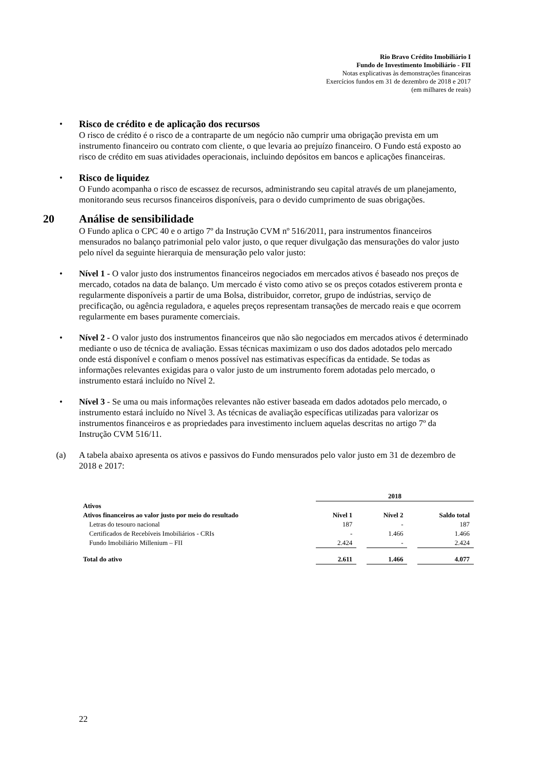Rio Bravo Crédito Imobiliário I
Fundo de Investimento Imobiliário - FII
Notas explicativas às demonstrações financeiras
Exercícios fundos em 31 de dezembro de 2018 e 2017
(em milhares de reais)
• Risco de crédito e de aplicação dos recursos
O risco de crédito é o risco de a contraparte de um negócio não cumprir uma obrigação prevista em um instrumento financeiro ou contrato com cliente, o que levaria ao prejuízo financeiro. O Fundo está exposto ao risco de crédito em suas atividades operacionais, incluindo depósitos em bancos e aplicações financeiras.
• Risco de liquidez
O Fundo acompanha o risco de escassez de recursos, administrando seu capital através de um planejamento, monitorando seus recursos financeiros disponíveis, para o devido cumprimento de suas obrigações.
20 Análise de sensibilidade
O Fundo aplica o CPC 40 e o artigo 7º da Instrução CVM nº 516/2011, para instrumentos financeiros mensurados no balanço patrimonial pelo valor justo, o que requer divulgação das mensurações do valor justo pelo nível da seguinte hierarquia de mensuração pelo valor justo:
• Nível 1 - O valor justo dos instrumentos financeiros negociados em mercados ativos é baseado nos preços de mercado, cotados na data de balanço. Um mercado é visto como ativo se os preços cotados estiverem pronta e regularmente disponíveis a partir de uma Bolsa, distribuidor, corretor, grupo de indústrias, serviço de precificação, ou agência reguladora, e aqueles preços representam transações de mercado reais e que ocorrem regularmente em bases puramente comerciais.
• Nível 2 - O valor justo dos instrumentos financeiros que não são negociados em mercados ativos é determinado mediante o uso de técnica de avaliação. Essas técnicas maximizam o uso dos dados adotados pelo mercado onde está disponível e confiam o menos possível nas estimativas específicas da entidade. Se todas as informações relevantes exigidas para o valor justo de um instrumento forem adotadas pelo mercado, o instrumento estará incluído no Nível 2.
• Nível 3 - Se uma ou mais informações relevantes não estiver baseada em dados adotados pelo mercado, o instrumento estará incluído no Nível 3. As técnicas de avaliação específicas utilizadas para valorizar os instrumentos financeiros e as propriedades para investimento incluem aquelas descritas no artigo 7º da Instrução CVM 516/11.
(a) A tabela abaixo apresenta os ativos e passivos do Fundo mensurados pelo valor justo em 31 de dezembro de 2018 e 2017:
| | 2018 | | | | |
| Ativos | | | | | |
| Ativos financeiros ao valor justo por meio do resultado | Nível 1 | | Nível 2 | | Saldo total |
| Letras do tesouro nacional | 187 | | - | | 187 |
| Certificados de Recebíveis Imobiliários - CRIs | - | | 1.466 | | 1.466 |
| Fundo Imobiliário Millenium – FII | 2.424 | | - | | 2.424 |
| Total do ativo | 2.611 | | 1.466 | | 4.077 |
22